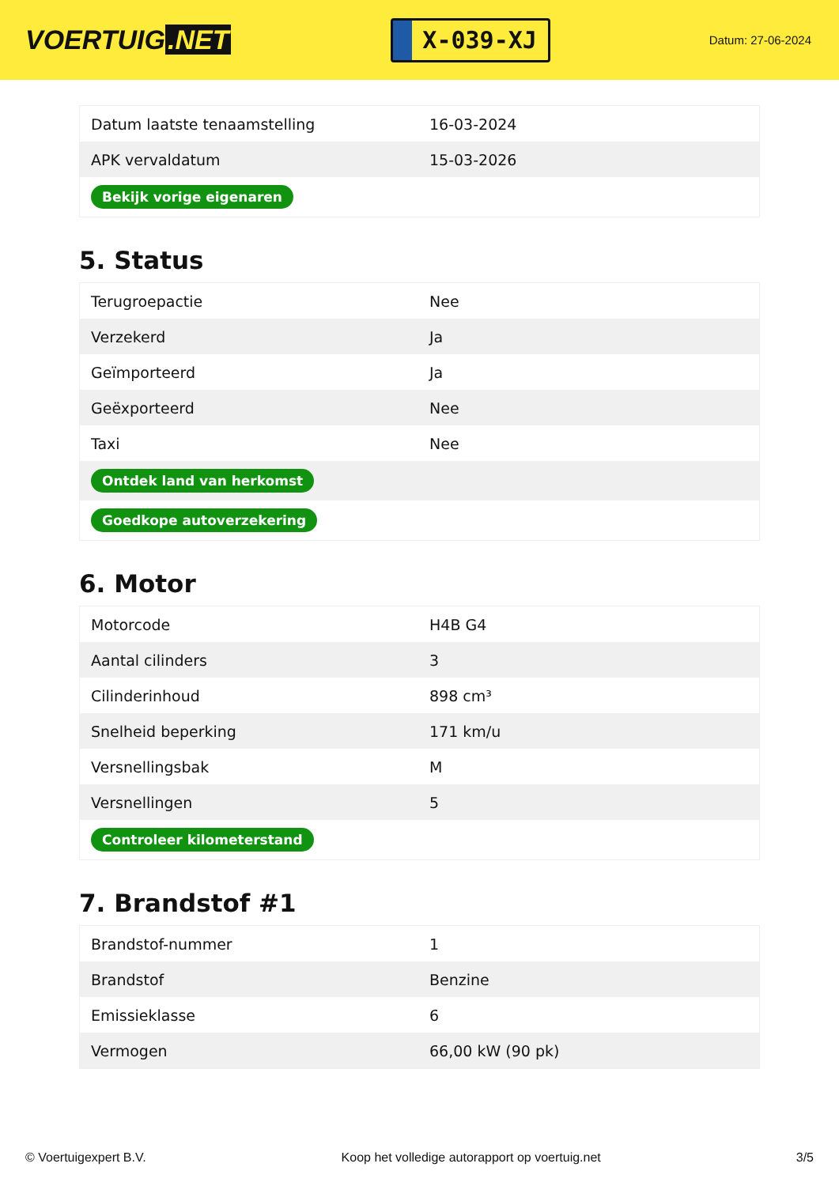VOERTUIG.NET
X-039-XJ
Datum: 27-06-2024
| Datum laatste tenaamstelling | 16-03-2024 |
| APK vervaldatum | 15-03-2026 |
| Bekijk vorige eigenaren | |
5. Status
| Terugroepactie | Nee |
| Verzekerd | Ja |
| Geïmporteerd | Ja |
| Geëxporteerd | Nee |
| Taxi | Nee |
| Ontdek land van herkomst | |
| Goedkope autoverzekering | |
6. Motor
| Motorcode | H4B G4 |
| Aantal cilinders | 3 |
| Cilinderinhoud | 898 cm³ |
| Snelheid beperking | 171 km/u |
| Versnellingsbak | M |
| Versnellingen | 5 |
| Controleer kilometerstand | |
7. Brandstof #1
| Brandstof-nummer | 1 |
| Brandstof | Benzine |
| Emissieklasse | 6 |
| Vermogen | 66,00 kW (90 pk) |
© Voertuigexpert B.V. Koop het volledige autorapport op voertuig.net 3/5